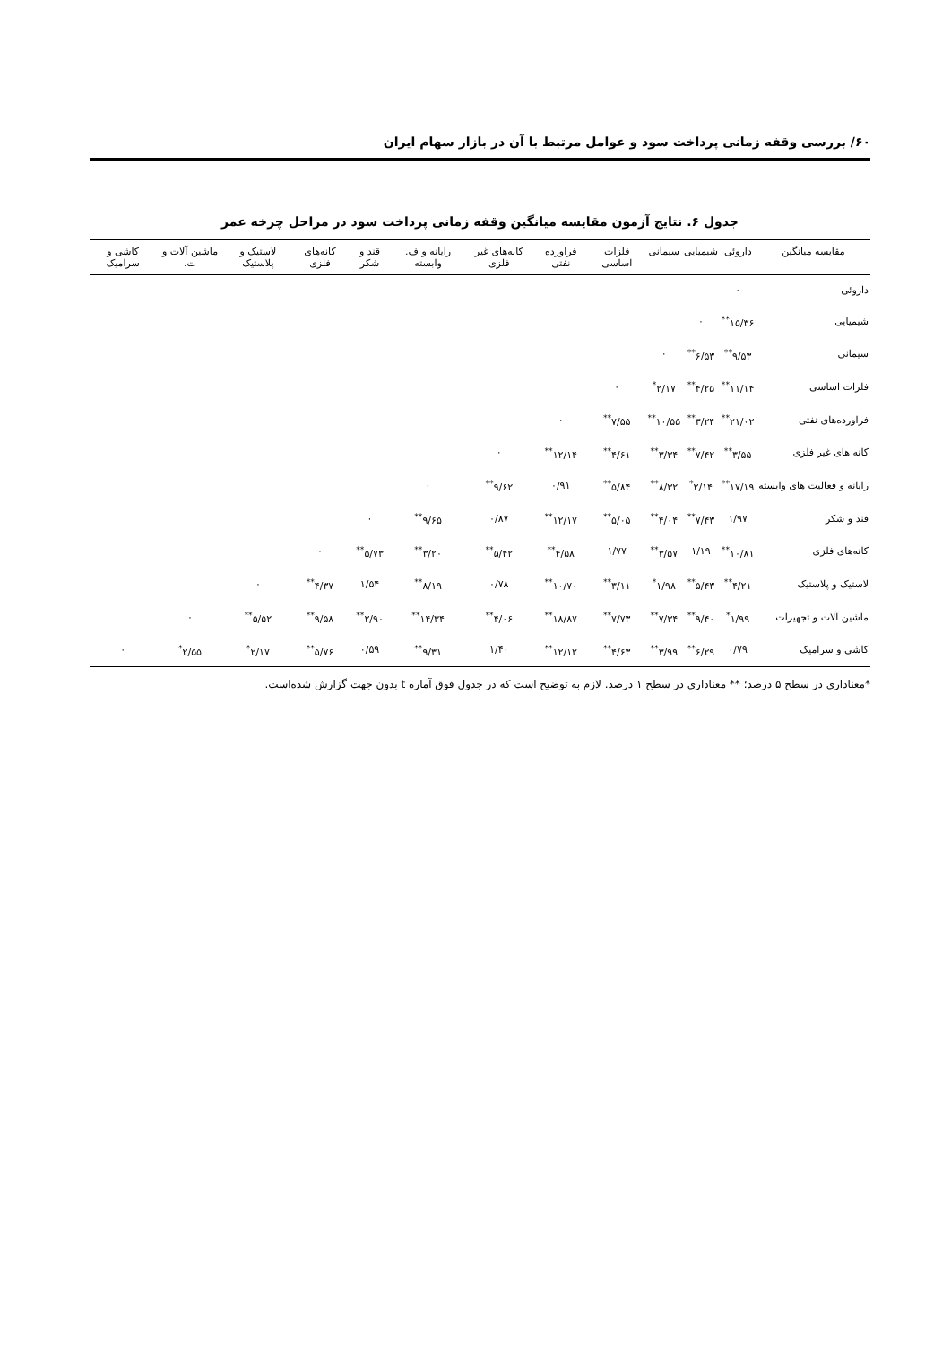۶۰/ بررسی وقفه زمانی پرداخت سود و عوامل مرتبط با آن در بازار سهام ایران
جدول ۶. نتایج آزمون مقایسه میانگین وقفه زمانی پرداخت سود در مراحل چرخه عمر
| مقایسه میانگین | داروئی | شیمیایی | سیمانی | فلزات اساسی | فراورده نفتی | کانه‌های غیر فلزی | رایانه و ف. وابسته | قند و شکر | کانه‌های فلزی | لاستیک و پلاستیک | ماشین آلات و ت. | کاشی و سرامیک |
| --- | --- | --- | --- | --- | --- | --- | --- | --- | --- | --- | --- | --- |
| داروئی | ۰ | | | | | | | | | | | |
| شیمیایی | ۱۵/۳۶<sup>**</sup> | ۰ | | | | | | | | | | |
| سیمانی | ۹/۵۳<sup>**</sup> | ۶/۵۳<sup>**</sup> | ۰ | | | | | | | | | |
| فلزات اساسی | ۱۱/۱۴<sup>**</sup> | ۴/۲۵<sup>**</sup> | ۲/۱۷<sup>*</sup> | ۰ | | | | | | | | |
| فراورده‌های نفتی | ۲۱/۰۲<sup>**</sup> | ۳/۲۴<sup>**</sup> | ۱۰/۵۵<sup>**</sup> | ۷/۵۵<sup>**</sup> | ۰ | | | | | | | |
| کانه های غیر فلزی | ۳/۵۵<sup>**</sup> | ۷/۴۲<sup>**</sup> | ۳/۳۴<sup>**</sup> | ۴/۶۱<sup>**</sup> | ۱۲/۱۴<sup>**</sup> | ۰ | | | | | | |
| رایانه و فعالیت های وابسته | ۱۷/۱۹<sup>**</sup> | ۲/۱۴<sup>*</sup> | ۸/۳۲<sup>**</sup> | ۵/۸۴<sup>**</sup> | ۰/۹۱ | ۹/۶۲<sup>**</sup> | ۰ | | | | | |
| قند و شکر | ۱/۹۷ | ۷/۴۳<sup>**</sup> | ۴/۰۴<sup>**</sup> | ۵/۰۵<sup>**</sup> | ۱۲/۱۷<sup>**</sup> | ۰/۸۷ | ۹/۶۵<sup>**</sup> | ۰ | | | | |
| کانه‌های فلزی | ۱۰/۸۱<sup>**</sup> | ۱/۱۹ | ۳/۵۷<sup>**</sup> | ۱/۷۷ | ۴/۵۸<sup>**</sup> | ۵/۴۲<sup>**</sup> | ۳/۲۰<sup>**</sup> | ۵/۷۳<sup>**</sup> | ۰ | | | |
| لاستیک و پلاستیک | ۴/۲۱<sup>**</sup> | ۵/۴۳<sup>**</sup> | ۱/۹۸<sup>*</sup> | ۳/۱۱<sup>**</sup> | ۱۰/۷۰<sup>**</sup> | ۰/۷۸ | ۸/۱۹<sup>**</sup> | ۱/۵۴ | ۴/۳۷<sup>**</sup> | ۰ | | |
| ماشین آلات و تجهیزات | ۱/۹۹<sup>*</sup> | ۹/۴۰<sup>**</sup> | ۷/۳۴<sup>**</sup> | ۷/۷۳<sup>**</sup> | ۱۸/۸۷<sup>**</sup> | ۴/۰۶<sup>**</sup> | ۱۴/۳۴<sup>**</sup> | ۲/۹۰<sup>**</sup> | ۹/۵۸<sup>**</sup> | ۵/۵۲<sup>**</sup> | ۰ | |
| کاشی و سرامیک | ۰/۷۹ | ۶/۲۹<sup>**</sup> | ۳/۹۹<sup>**</sup> | ۴/۶۳<sup>**</sup> | ۱۲/۱۲<sup>**</sup> | ۱/۴۰ | ۹/۳۱<sup>**</sup> | ۰/۵۹ | ۵/۷۶<sup>**</sup> | ۲/۱۷<sup>*</sup> | ۲/۵۵<sup>*</sup> | ۰ |
*معناداری در سطح ۵ درصد؛ ** معناداری در سطح ۱ درصد. لازم به توضیح است که در جدول فوق آماره t بدون جهت گزارش شده‌است.